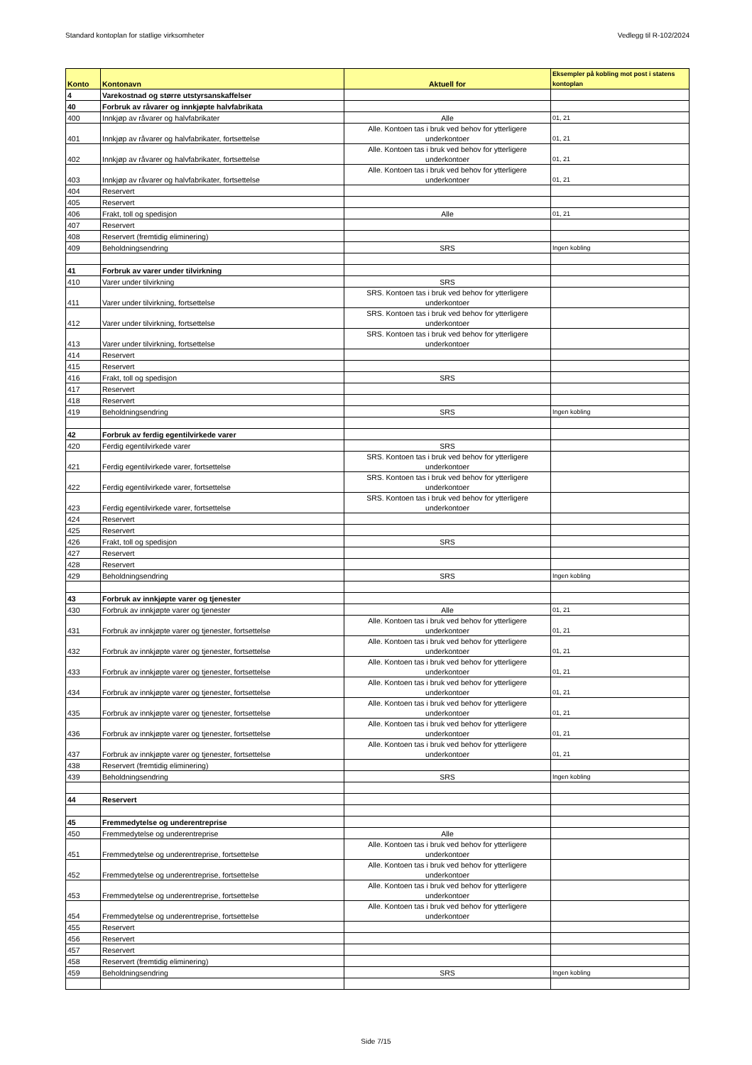Standard kontoplan for statlige virksomheter Vedlegg til R-102/2024
| Konto | Kontonavn | Aktuell for | Eksempler på kobling mot post i statens kontoplan |
| --- | --- | --- | --- |
| 4 | Varekostnad og større utstyrsanskaffelser | | |
| 40 | Forbruk av råvarer og innkjøpte halvfabrikata | | |
| 400 | Innkjøp av råvarer og halvfabrikater | Alle | 01, 21 |
| 401 | Innkjøp av råvarer og halvfabrikater, fortsettelse | Alle. Kontoen tas i bruk ved behov for ytterligere underkontoer | 01, 21 |
| 402 | Innkjøp av råvarer og halvfabrikater, fortsettelse | Alle. Kontoen tas i bruk ved behov for ytterligere underkontoer | 01, 21 |
| 403 | Innkjøp av råvarer og halvfabrikater, fortsettelse | Alle. Kontoen tas i bruk ved behov for ytterligere underkontoer | 01, 21 |
| 404 | Reservert | | |
| 405 | Reservert | | |
| 406 | Frakt, toll og spedisjon | Alle | 01, 21 |
| 407 | Reservert | | |
| 408 | Reservert (fremtidig eliminering) | | |
| 409 | Beholdningsendring | SRS | Ingen kobling |
| 41 | Forbruk av varer under tilvirkning | | |
| 410 | Varer under tilvirkning | SRS | |
| 411 | Varer under tilvirkning, fortsettelse | SRS. Kontoen tas i bruk ved behov for ytterligere underkontoer | |
| 412 | Varer under tilvirkning, fortsettelse | SRS. Kontoen tas i bruk ved behov for ytterligere underkontoer | |
| 413 | Varer under tilvirkning, fortsettelse | SRS. Kontoen tas i bruk ved behov for ytterligere underkontoer | |
| 414 | Reservert | | |
| 415 | Reservert | | |
| 416 | Frakt, toll og spedisjon | SRS | |
| 417 | Reservert | | |
| 418 | Reservert | | |
| 419 | Beholdningsendring | SRS | Ingen kobling |
| 42 | Forbruk av ferdig egentilvirkede varer | | |
| 420 | Ferdig egentilvirkede varer | SRS | |
| 421 | Ferdig egentilvirkede varer, fortsettelse | SRS. Kontoen tas i bruk ved behov for ytterligere underkontoer | |
| 422 | Ferdig egentilvirkede varer, fortsettelse | SRS. Kontoen tas i bruk ved behov for ytterligere underkontoer | |
| 423 | Ferdig egentilvirkede varer, fortsettelse | SRS. Kontoen tas i bruk ved behov for ytterligere underkontoer | |
| 424 | Reservert | | |
| 425 | Reservert | | |
| 426 | Frakt, toll og spedisjon | SRS | |
| 427 | Reservert | | |
| 428 | Reservert | | |
| 429 | Beholdningsendring | SRS | Ingen kobling |
| 43 | Forbruk av innkjøpte varer og tjenester | | |
| 430 | Forbruk av innkjøpte varer og tjenester | Alle | 01, 21 |
| 431 | Forbruk av innkjøpte varer og tjenester, fortsettelse | Alle. Kontoen tas i bruk ved behov for ytterligere underkontoer | 01, 21 |
| 432 | Forbruk av innkjøpte varer og tjenester, fortsettelse | Alle. Kontoen tas i bruk ved behov for ytterligere underkontoer | 01, 21 |
| 433 | Forbruk av innkjøpte varer og tjenester, fortsettelse | Alle. Kontoen tas i bruk ved behov for ytterligere underkontoer | 01, 21 |
| 434 | Forbruk av innkjøpte varer og tjenester, fortsettelse | Alle. Kontoen tas i bruk ved behov for ytterligere underkontoer | 01, 21 |
| 435 | Forbruk av innkjøpte varer og tjenester, fortsettelse | Alle. Kontoen tas i bruk ved behov for ytterligere underkontoer | 01, 21 |
| 436 | Forbruk av innkjøpte varer og tjenester, fortsettelse | Alle. Kontoen tas i bruk ved behov for ytterligere underkontoer | 01, 21 |
| 437 | Forbruk av innkjøpte varer og tjenester, fortsettelse | Alle. Kontoen tas i bruk ved behov for ytterligere underkontoer | 01, 21 |
| 438 | Reservert (fremtidig eliminering) | | |
| 439 | Beholdningsendring | SRS | Ingen kobling |
| 44 | Reservert | | |
| 45 | Fremmedytelse og underentreprise | | |
| 450 | Fremmedytelse og underentreprise | Alle | |
| 451 | Fremmedytelse og underentreprise, fortsettelse | Alle. Kontoen tas i bruk ved behov for ytterligere underkontoer | |
| 452 | Fremmedytelse og underentreprise, fortsettelse | Alle. Kontoen tas i bruk ved behov for ytterligere underkontoer | |
| 453 | Fremmedytelse og underentreprise, fortsettelse | Alle. Kontoen tas i bruk ved behov for ytterligere underkontoer | |
| 454 | Fremmedytelse og underentreprise, fortsettelse | Alle. Kontoen tas i bruk ved behov for ytterligere underkontoer | |
| 455 | Reservert | | |
| 456 | Reservert | | |
| 457 | Reservert | | |
| 458 | Reservert (fremtidig eliminering) | | |
| 459 | Beholdningsendring | SRS | Ingen kobling |
Side 7/15